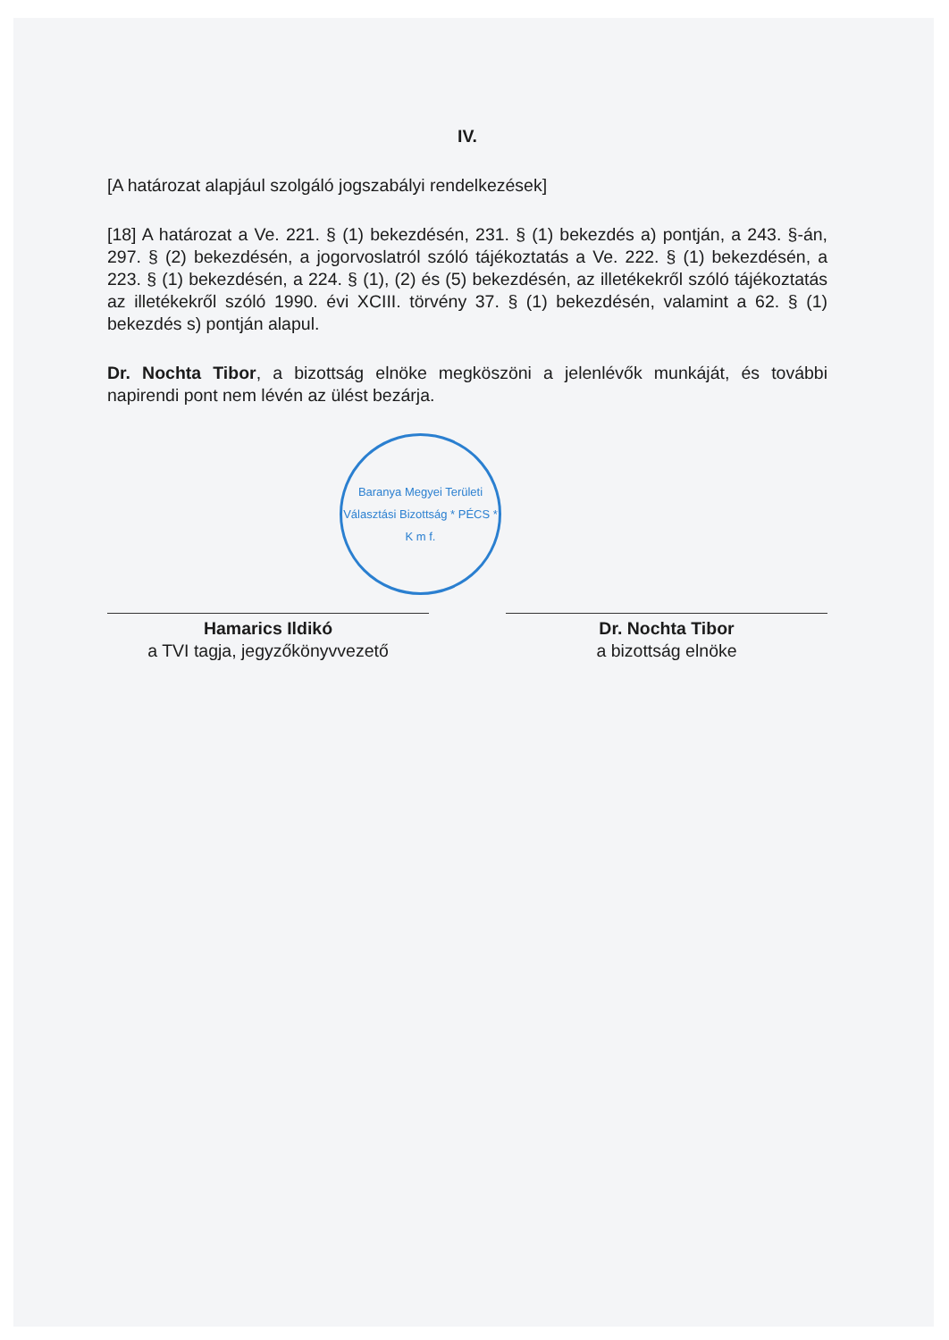IV.
[A határozat alapjául szolgáló jogszabályi rendelkezések]
[18] A határozat a Ve. 221. § (1) bekezdésén, 231. § (1) bekezdés a) pontján, a 243. §-án, 297. § (2) bekezdésén, a jogorvoslatról szóló tájékoztatás a Ve. 222. § (1) bekezdésén, a 223. § (1) bekezdésén, a 224. § (1), (2) és (5) bekezdésén, az illetékekről szóló tájékoztatás az illetékekről szóló 1990. évi XCIII. törvény 37. § (1) bekezdésén, valamint a 62. § (1) bekezdés s) pontján alapul.
Dr. Nochta Tibor, a bizottság elnöke megköszöni a jelenlévők munkáját, és további napirendi pont nem lévén az ülést bezárja.
Baranya Megyei Területi Választási Bizottság * PÉCS *
K m f.
Hamarics Ildikó
a TVI tagja, jegyzőkönyvvezető
Dr. Nochta Tibor
a bizottság elnöke